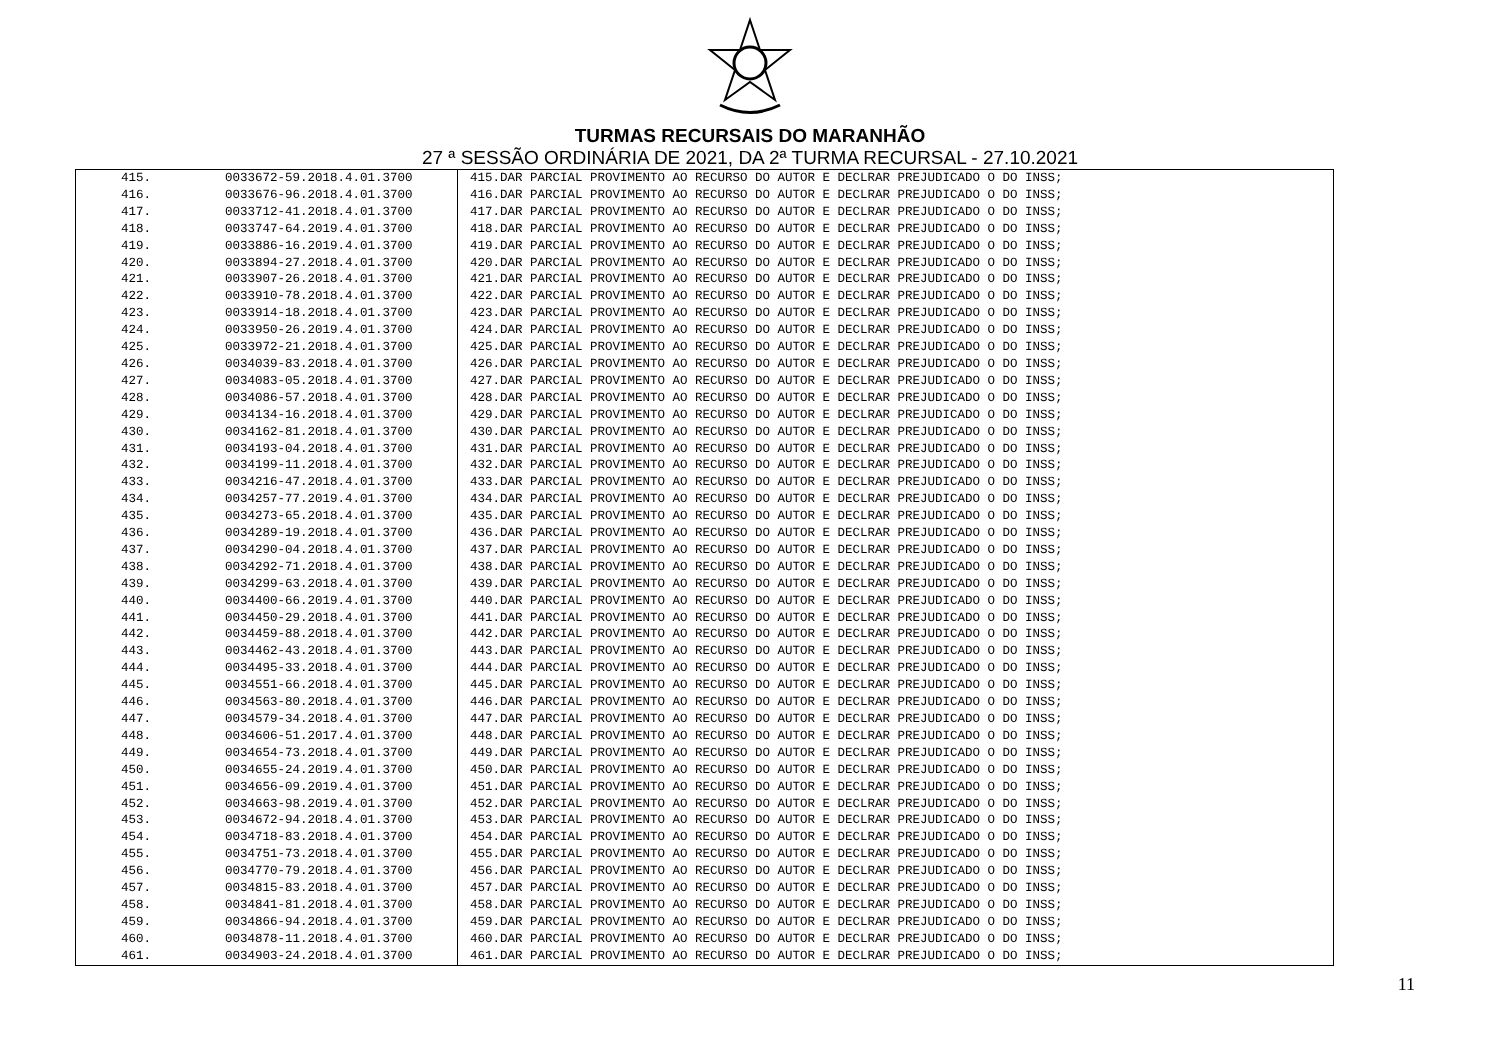TURMAS RECURSAIS DO MARANHÃO
27 ª SESSÃO ORDINÁRIA DE 2021, DA 2ª TURMA RECURSAL - 27.10.2021
| 415. | 0033672-59.2018.4.01.3700 | 415.DAR PARCIAL PROVIMENTO AO RECURSO DO AUTOR E DECLRAR PREJUDICADO O DO INSS; |
| 416. | 0033676-96.2018.4.01.3700 | 416.DAR PARCIAL PROVIMENTO AO RECURSO DO AUTOR E DECLRAR PREJUDICADO O DO INSS; |
| 417. | 0033712-41.2018.4.01.3700 | 417.DAR PARCIAL PROVIMENTO AO RECURSO DO AUTOR E DECLRAR PREJUDICADO O DO INSS; |
| 418. | 0033747-64.2019.4.01.3700 | 418.DAR PARCIAL PROVIMENTO AO RECURSO DO AUTOR E DECLRAR PREJUDICADO O DO INSS; |
| 419. | 0033886-16.2019.4.01.3700 | 419.DAR PARCIAL PROVIMENTO AO RECURSO DO AUTOR E DECLRAR PREJUDICADO O DO INSS; |
| 420. | 0033894-27.2018.4.01.3700 | 420.DAR PARCIAL PROVIMENTO AO RECURSO DO AUTOR E DECLRAR PREJUDICADO O DO INSS; |
| 421. | 0033907-26.2018.4.01.3700 | 421.DAR PARCIAL PROVIMENTO AO RECURSO DO AUTOR E DECLRAR PREJUDICADO O DO INSS; |
| 422. | 0033910-78.2018.4.01.3700 | 422.DAR PARCIAL PROVIMENTO AO RECURSO DO AUTOR E DECLRAR PREJUDICADO O DO INSS; |
| 423. | 0033914-18.2018.4.01.3700 | 423.DAR PARCIAL PROVIMENTO AO RECURSO DO AUTOR E DECLRAR PREJUDICADO O DO INSS; |
| 424. | 0033950-26.2019.4.01.3700 | 424.DAR PARCIAL PROVIMENTO AO RECURSO DO AUTOR E DECLRAR PREJUDICADO O DO INSS; |
| 425. | 0033972-21.2018.4.01.3700 | 425.DAR PARCIAL PROVIMENTO AO RECURSO DO AUTOR E DECLRAR PREJUDICADO O DO INSS; |
| 426. | 0034039-83.2018.4.01.3700 | 426.DAR PARCIAL PROVIMENTO AO RECURSO DO AUTOR E DECLRAR PREJUDICADO O DO INSS; |
| 427. | 0034083-05.2018.4.01.3700 | 427.DAR PARCIAL PROVIMENTO AO RECURSO DO AUTOR E DECLRAR PREJUDICADO O DO INSS; |
| 428. | 0034086-57.2018.4.01.3700 | 428.DAR PARCIAL PROVIMENTO AO RECURSO DO AUTOR E DECLRAR PREJUDICADO O DO INSS; |
| 429. | 0034134-16.2018.4.01.3700 | 429.DAR PARCIAL PROVIMENTO AO RECURSO DO AUTOR E DECLRAR PREJUDICADO O DO INSS; |
| 430. | 0034162-81.2018.4.01.3700 | 430.DAR PARCIAL PROVIMENTO AO RECURSO DO AUTOR E DECLRAR PREJUDICADO O DO INSS; |
| 431. | 0034193-04.2018.4.01.3700 | 431.DAR PARCIAL PROVIMENTO AO RECURSO DO AUTOR E DECLRAR PREJUDICADO O DO INSS; |
| 432. | 0034199-11.2018.4.01.3700 | 432.DAR PARCIAL PROVIMENTO AO RECURSO DO AUTOR E DECLRAR PREJUDICADO O DO INSS; |
| 433. | 0034216-47.2018.4.01.3700 | 433.DAR PARCIAL PROVIMENTO AO RECURSO DO AUTOR E DECLRAR PREJUDICADO O DO INSS; |
| 434. | 0034257-77.2019.4.01.3700 | 434.DAR PARCIAL PROVIMENTO AO RECURSO DO AUTOR E DECLRAR PREJUDICADO O DO INSS; |
| 435. | 0034273-65.2018.4.01.3700 | 435.DAR PARCIAL PROVIMENTO AO RECURSO DO AUTOR E DECLRAR PREJUDICADO O DO INSS; |
| 436. | 0034289-19.2018.4.01.3700 | 436.DAR PARCIAL PROVIMENTO AO RECURSO DO AUTOR E DECLRAR PREJUDICADO O DO INSS; |
| 437. | 0034290-04.2018.4.01.3700 | 437.DAR PARCIAL PROVIMENTO AO RECURSO DO AUTOR E DECLRAR PREJUDICADO O DO INSS; |
| 438. | 0034292-71.2018.4.01.3700 | 438.DAR PARCIAL PROVIMENTO AO RECURSO DO AUTOR E DECLRAR PREJUDICADO O DO INSS; |
| 439. | 0034299-63.2018.4.01.3700 | 439.DAR PARCIAL PROVIMENTO AO RECURSO DO AUTOR E DECLRAR PREJUDICADO O DO INSS; |
| 440. | 0034400-66.2019.4.01.3700 | 440.DAR PARCIAL PROVIMENTO AO RECURSO DO AUTOR E DECLRAR PREJUDICADO O DO INSS; |
| 441. | 0034450-29.2018.4.01.3700 | 441.DAR PARCIAL PROVIMENTO AO RECURSO DO AUTOR E DECLRAR PREJUDICADO O DO INSS; |
| 442. | 0034459-88.2018.4.01.3700 | 442.DAR PARCIAL PROVIMENTO AO RECURSO DO AUTOR E DECLRAR PREJUDICADO O DO INSS; |
| 443. | 0034462-43.2018.4.01.3700 | 443.DAR PARCIAL PROVIMENTO AO RECURSO DO AUTOR E DECLRAR PREJUDICADO O DO INSS; |
| 444. | 0034495-33.2018.4.01.3700 | 444.DAR PARCIAL PROVIMENTO AO RECURSO DO AUTOR E DECLRAR PREJUDICADO O DO INSS; |
| 445. | 0034551-66.2018.4.01.3700 | 445.DAR PARCIAL PROVIMENTO AO RECURSO DO AUTOR E DECLRAR PREJUDICADO O DO INSS; |
| 446. | 0034563-80.2018.4.01.3700 | 446.DAR PARCIAL PROVIMENTO AO RECURSO DO AUTOR E DECLRAR PREJUDICADO O DO INSS; |
| 447. | 0034579-34.2018.4.01.3700 | 447.DAR PARCIAL PROVIMENTO AO RECURSO DO AUTOR E DECLRAR PREJUDICADO O DO INSS; |
| 448. | 0034606-51.2017.4.01.3700 | 448.DAR PARCIAL PROVIMENTO AO RECURSO DO AUTOR E DECLRAR PREJUDICADO O DO INSS; |
| 449. | 0034654-73.2018.4.01.3700 | 449.DAR PARCIAL PROVIMENTO AO RECURSO DO AUTOR E DECLRAR PREJUDICADO O DO INSS; |
| 450. | 0034655-24.2019.4.01.3700 | 450.DAR PARCIAL PROVIMENTO AO RECURSO DO AUTOR E DECLRAR PREJUDICADO O DO INSS; |
| 451. | 0034656-09.2019.4.01.3700 | 451.DAR PARCIAL PROVIMENTO AO RECURSO DO AUTOR E DECLRAR PREJUDICADO O DO INSS; |
| 452. | 0034663-98.2019.4.01.3700 | 452.DAR PARCIAL PROVIMENTO AO RECURSO DO AUTOR E DECLRAR PREJUDICADO O DO INSS; |
| 453. | 0034672-94.2018.4.01.3700 | 453.DAR PARCIAL PROVIMENTO AO RECURSO DO AUTOR E DECLRAR PREJUDICADO O DO INSS; |
| 454. | 0034718-83.2018.4.01.3700 | 454.DAR PARCIAL PROVIMENTO AO RECURSO DO AUTOR E DECLRAR PREJUDICADO O DO INSS; |
| 455. | 0034751-73.2018.4.01.3700 | 455.DAR PARCIAL PROVIMENTO AO RECURSO DO AUTOR E DECLRAR PREJUDICADO O DO INSS; |
| 456. | 0034770-79.2018.4.01.3700 | 456.DAR PARCIAL PROVIMENTO AO RECURSO DO AUTOR E DECLRAR PREJUDICADO O DO INSS; |
| 457. | 0034815-83.2018.4.01.3700 | 457.DAR PARCIAL PROVIMENTO AO RECURSO DO AUTOR E DECLRAR PREJUDICADO O DO INSS; |
| 458. | 0034841-81.2018.4.01.3700 | 458.DAR PARCIAL PROVIMENTO AO RECURSO DO AUTOR E DECLRAR PREJUDICADO O DO INSS; |
| 459. | 0034866-94.2018.4.01.3700 | 459.DAR PARCIAL PROVIMENTO AO RECURSO DO AUTOR E DECLRAR PREJUDICADO O DO INSS; |
| 460. | 0034878-11.2018.4.01.3700 | 460.DAR PARCIAL PROVIMENTO AO RECURSO DO AUTOR E DECLRAR PREJUDICADO O DO INSS; |
| 461. | 0034903-24.2018.4.01.3700 | 461.DAR PARCIAL PROVIMENTO AO RECURSO DO AUTOR E DECLRAR PREJUDICADO O DO INSS; |
11